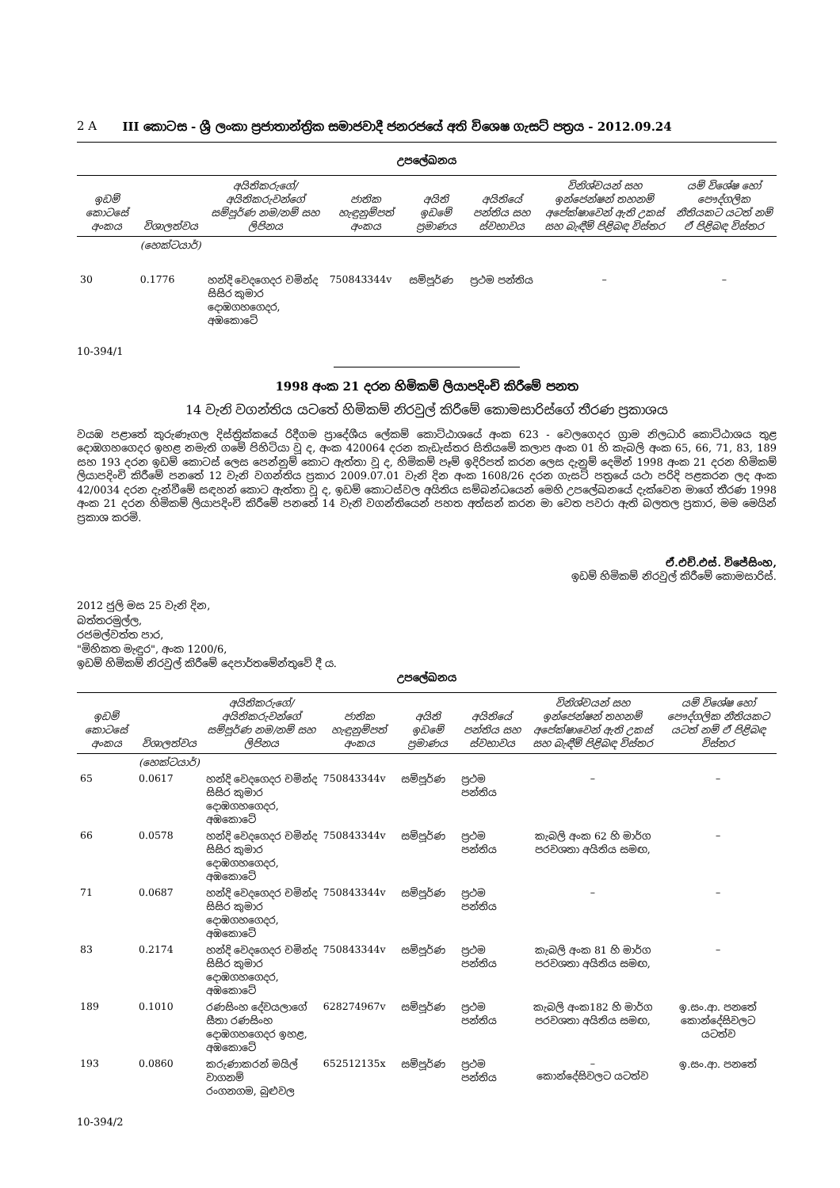2 A III කොටස - ශ්‍රී ලංකා ප්‍රජාතාන්ත්‍රික සමාජවාදී ජනරජයේ අති විශෙෂ ගැසට් පත්‍රය - 2012.09.24
උපලේඛනය
| ඉඩම් කොටසේ අංකය | විශාලත්වය | අයිතිකරුගේ/අයිතිකරුවන්ගේ සම්පූර්ණ නම/නම් සහ ලිපිනය | ජාතික හැඳුනුම්පත් අංකය | අයිති ඉඩමේ ප්‍රමාණය | අයිතියේ පන්තිය සහ ස්වභාවය | විනිශ්චයන් සහ ඉන්ජෙන්ෂන් තහනම් අපේක්ෂාවෙන් ඇති උකස් සහ බැඳීම් පිළිබඳ විස්තර | යම් විශේෂ හෝ පෞද්ගලික නීතියකට යටත් නම් ඒ පිළිබඳ විස්තර |
| --- | --- | --- | --- | --- | --- | --- | --- |
| | (හෙක්ටයාර්) | | | | | | |
| 30 | 0.1776 | හන්දි වෙදගෙදර චමින්ද සිසිර කුමාර දොඹගහගෙදර, අඹකොටේ | 750843344v | සම්පූර්ණ | ප්‍රථම පන්තිය | – | – |
10-394/1
1998 අංක 21 දරන හිමිකම් ලියාපදිංචි කිරීමේ පනත
14 වැනි වගන්තිය යටතේ හිමිකම් නිරවුල් කිරීමේ කොමසාරිස්ගේ තීරණ ප්‍රකාශය
වයඹ පළාතේ කුරුණෑගල දිස්ත්‍රික්කයේ රිදීගම ප්‍රාදේශීය ලේකම් කොට්ඨාශයේ අංක 623 - වෙලගෙදර ග්‍රාම නිලධාරි කොට්ඨාශය තුළ දොඹගහගෙදර ඉහළ නමැති ගමේ පිහිටියා වූ ද, අංක 420064 දරන කැඩැස්තර සිතියමේ කලාප අංක 01 හි කැබලි අංක 65, 66, 71, 83, 189 සහ 193 දරන ඉඩම් කොටස් ලෙස පෙන්නුම් කොට ඇත්තා වූ ද, හිමිකම් පෑම් ඉදිරිපත් කරන ලෙස දැනුම් දෙමින් 1998 අංක 21 දරන හිමිකම් ලියාපදිංචි කිරීමේ පනතේ 12 වැනි වගන්තිය ප්‍රකාර 2009.07.01 වැනි දින අංක 1608/26 දරන ගැසට් පත්‍රයේ යථා පරිදි පළකරන ලද අංක 42/0034 දරන දැන්වීමේ සඳහන් කොට ඇත්තා වූ ද, ඉඩම් කොටස්වල අයිතිය සම්බන්ධයෙන් මෙහි උපලේඛනයේ දැක්වෙන මාගේ තීරණ 1998 අංක 21 දරන හිමිකම් ලියාපදිංචි කිරීමේ පනතේ 14 වැනි වගන්තියෙන් පහත අත්සන් කරන මා වෙත පවරා ඇති බලතල ප්‍රකාර, මම මෙයින් ප්‍රකාශ කරමි.
ඒ.එච්.එස්. විජේසිංහ,
ඉඩම් හිමිකම් නිරවුල් කිරීමේ කොමසාරිස්.
2012 ජුලි මස 25 වැනි දින,
බත්තරමුල්ල,
රජමල්වත්ත පාර,
"මිහිකත මැඳුර", අංක 1200/6,
ඉඩම් හිමිකම් නිරවුල් කිරීමේ දෙපාර්තමේන්තුවේ දී ය.
උපලේඛනය
| ඉඩම් කොටසේ අංකය | විශාලත්වය | අයිතිකරුගේ/අයිතිකරුවන්ගේ සම්පූර්ණ නම/නම් සහ ලිපිනය | ජාතික හැඳුනුම්පත් අංකය | අයිති ඉඩමේ ප්‍රමාණය | අයිතියේ පන්තිය සහ ස්වභාවය | විනිශ්චයන් සහ ඉන්ජෙන්ෂන් තහනම් අපේක්ෂාවෙන් ඇති උකස් සහ බැඳීම් පිළිබඳ විස්තර | යම් විශේෂ හෝ පෞද්ගලික නීතියකට යටත් නම් ඒ පිළිබඳ විස්තර |
| --- | --- | --- | --- | --- | --- | --- | --- |
| | (හෙක්ටයාර්) | | | | | | |
| 65 | 0.0617 | හන්දි වෙදගෙදර චමින්ද සිසිර කුමාර දොඹගහගෙදර, අඹකොටේ | 750843344v | සම්පූර්ණ | ප්‍රථම පන්තිය | – | – |
| 66 | 0.0578 | හන්දි වෙදගෙදර චමින්ද සිසිර කුමාර දොඹගහගෙදර, අඹකොටේ | 750843344v | සම්පූර්ණ | ප්‍රථම පන්තිය | කැබලි අංක 62 හි මාර්ග පරවශතා අයිතිය සමඟ, | – |
| 71 | 0.0687 | හන්දි වෙදගෙදර චමින්ද සිසිර කුමාර දොඹගහගෙදර, අඹකොටේ | 750843344v | සම්පූර්ණ | ප්‍රථම පන්තිය | – | – |
| 83 | 0.2174 | හන්දි වෙදගෙදර චමින්ද සිසිර කුමාර දොඹගහගෙදර, අඹකොටේ | 750843344v | සම්පූර්ණ | ප්‍රථම පන්තිය | කැබලි අංක 81 හි මාර්ග පරවශතා අයිතිය සමඟ, | – |
| 189 | 0.1010 | රණසිංහ දේවයලාගේ සීතා රණසිංහ දොඹගහගෙදර ඉහළ, අඹකොටේ | 628274967v | සම්පූර්ණ | ප්‍රථම පන්තිය | කැබලි අංක182 හි මාර්ග පරවශතා අයිතිය සමඟ, | ඉ.සං.ආ. පනතේ කොන්දේසිවලට යටත්ව |
| 193 | 0.0860 | කරුණාකරන් මයිල් වාගනම් රංගනගම, බුළුවල | 652512135x | සම්පූර්ණ | ප්‍රථම පන්තිය | – කොන්දේසිවලට යටත්ව | ඉ.සං.ආ. පනතේ |
10-394/2